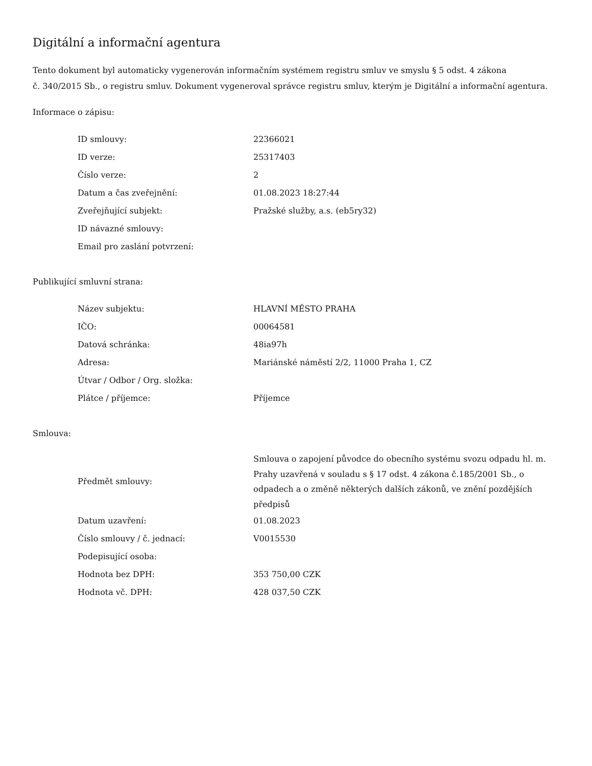Digitální a informační agentura
Tento dokument byl automaticky vygenerován informačním systémem registru smluv ve smyslu § 5 odst. 4 zákona
č. 340/2015 Sb., o registru smluv. Dokument vygeneroval správce registru smluv, kterým je Digitální a informační agentura.
Informace o zápisu:
| ID smlouvy: | 22366021 |
| ID verze: | 25317403 |
| Číslo verze: | 2 |
| Datum a čas zveřejnění: | 01.08.2023 18:27:44 |
| Zveřejňující subjekt: | Pražské služby, a.s. (eb5ry32) |
| ID návazné smlouvy: | |
| Email pro zaslání potvrzení: | |
Publikující smluvní strana:
| Název subjektu: | HLAVNÍ MĚSTO PRAHA |
| IČO: | 00064581 |
| Datová schránka: | 48ia97h |
| Adresa: | Mariánské náměstí 2/2, 11000 Praha 1, CZ |
| Útvar / Odbor / Org. složka: | |
| Plátce / příjemce: | Příjemce |
Smlouva:
| Předmět smlouvy: | Smlouva o zapojení původce do obecního systému svozu odpadu hl. m. Prahy uzavřená v souladu s § 17 odst. 4 zákona č.185/2001 Sb., o odpadech a o změně některých dalších zákonů, ve znění pozdějších předpisů |
| Datum uzavření: | 01.08.2023 |
| Číslo smlouvy / č. jednací: | V0015530 |
| Podepisující osoba: | |
| Hodnota bez DPH: | 353 750,00 CZK |
| Hodnota vč. DPH: | 428 037,50 CZK |